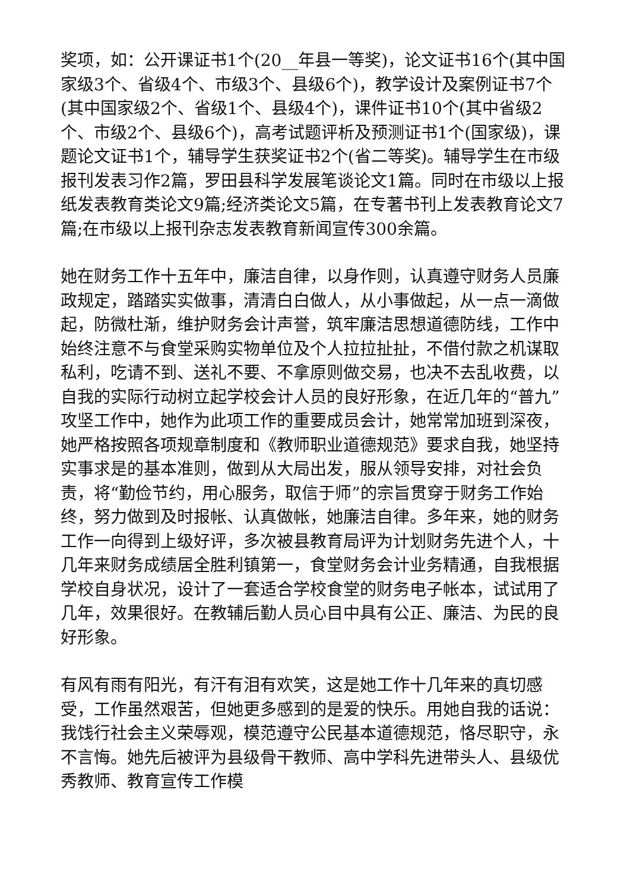奖项，如：公开课证书1个(20__年县一等奖)，论文证书16个(其中国家级3个、省级4个、市级3个、县级6个)，教学设计及案例证书7个(其中国家级2个、省级1个、县级4个)，课件证书10个(其中省级2个、市级2个、县级6个)，高考试题评析及预测证书1个(国家级)，课题论文证书1个，辅导学生获奖证书2个(省二等奖)。辅导学生在市级报刊发表习作2篇，罗田县科学发展笔谈论文1篇。同时在市级以上报纸发表教育类论文9篇;经济类论文5篇，在专著书刊上发表教育论文7篇;在市级以上报刊杂志发表教育新闻宣传300余篇。
她在财务工作十五年中，廉洁自律，以身作则，认真遵守财务人员廉政规定，踏踏实实做事，清清白白做人，从小事做起，从一点一滴做起，防微杜渐，维护财务会计声誉，筑牢廉洁思想道德防线，工作中始终注意不与食堂采购实物单位及个人拉拉扯扯，不借付款之机谋取私利，吃请不到、送礼不要、不拿原则做交易，也决不去乱收费，以自我的实际行动树立起学校会计人员的良好形象，在近几年的“普九”攻坚工作中，她作为此项工作的重要成员会计，她常常加班到深夜，她严格按照各项规章制度和《教师职业道德规范》要求自我，她坚持实事求是的基本准则，做到从大局出发，服从领导安排，对社会负责，将“勤俭节约，用心服务，取信于师”的宗旨贯穿于财务工作始终，努力做到及时报帐、认真做帐，她廉洁自律。多年来，她的财务工作一向得到上级好评，多次被县教育局评为计划财务先进个人，十几年来财务成绩居全胜利镇第一，食堂财务会计业务精通，自我根据学校自身状况，设计了一套适合学校食堂的财务电子帐本，试试用了几年，效果很好。在教辅后勤人员心目中具有公正、廉洁、为民的良好形象。
有风有雨有阳光，有汗有泪有欢笑，这是她工作十几年来的真切感受，工作虽然艰苦，但她更多感到的是爱的快乐。用她自我的话说：我饯行社会主义荣辱观，模范遵守公民基本道德规范，恪尽职守，永不言悔。她先后被评为县级骨干教师、高中学科先进带头人、县级优秀教师、教育宣传工作模